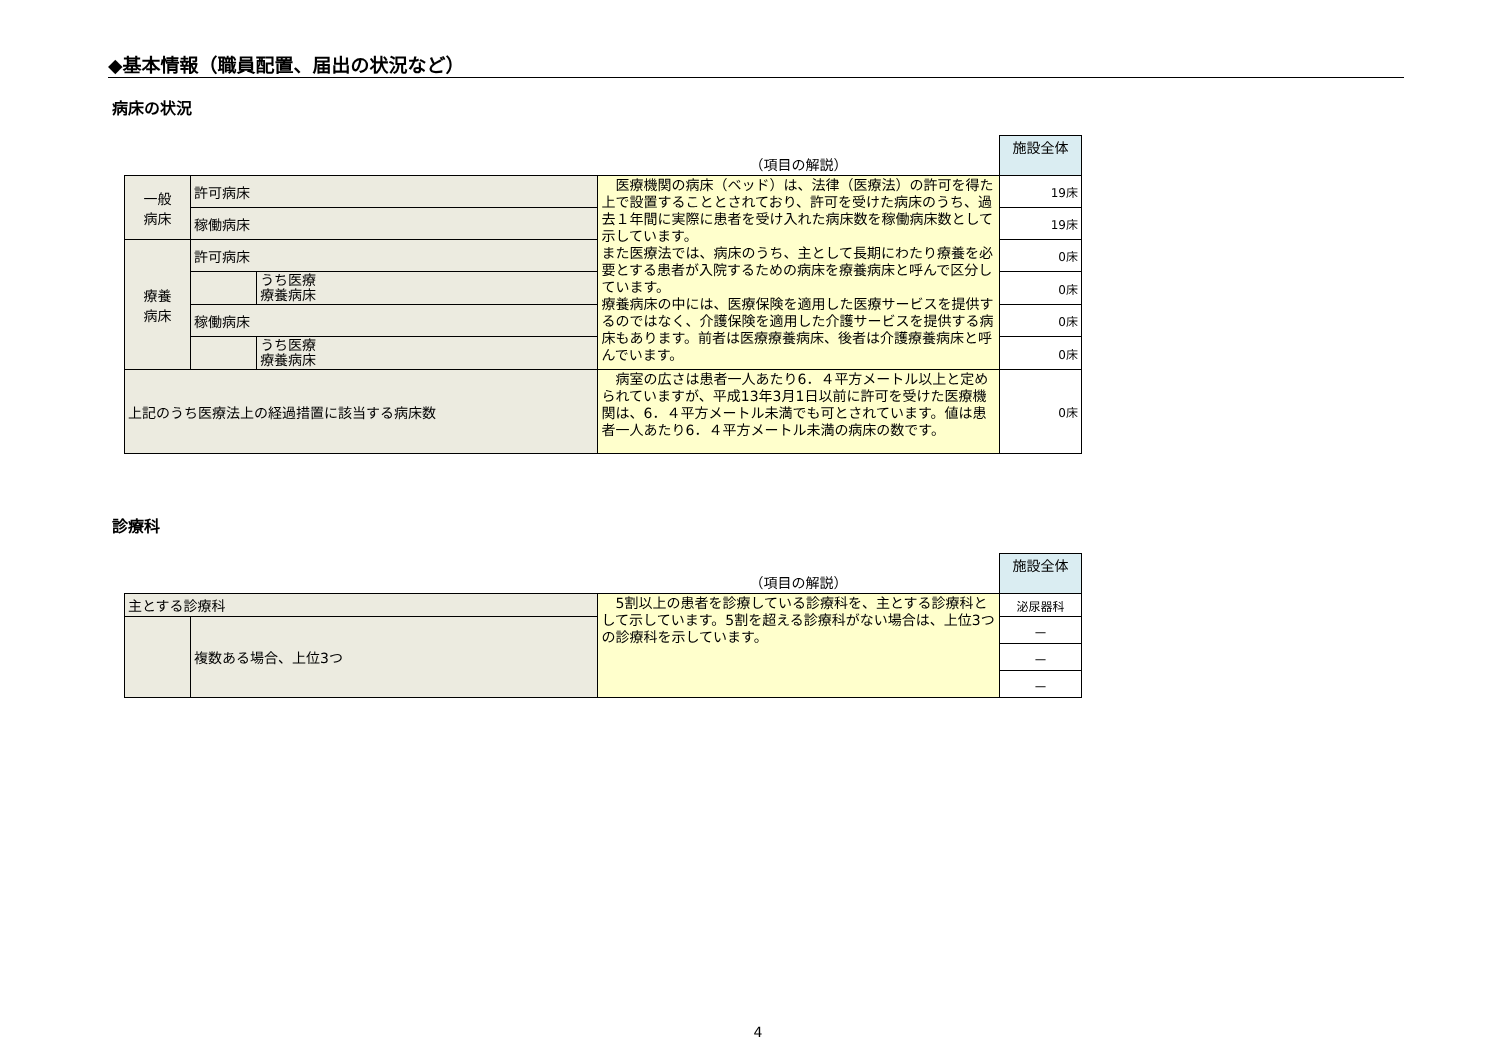◆基本情報（職員配置、届出の状況など）
病床の状況
| | | | （項目の解説） | 施設全体 |
| 一般 病床 | 許可病床 | | 医療機関の病床（ベッド）は、法律（医療法）の許可を得た上で設置することとされており、許可を受けた病床のうち、過去１年間に実際に患者を受け入れた病床数を稼働病床数として示しています。 また医療法では、病床のうち、主として長期にわたり療養を必要とする患者が入院するための病床を療養病床と呼んで区分しています。 療養病床の中には、医療保険を適用した医療サービスを提供するのではなく、介護保険を適用した介護サービスを提供する病床もあります。前者は医療療養病床、後者は介護療養病床と呼んでいます。 | 19床 |
| | 稼働病床 | | | 19床 |
| 療養 病床 | 許可病床 | | | 0床 |
| | | うち医療 療養病床 | | 0床 |
| | 稼働病床 | | | 0床 |
| | | うち医療 療養病床 | | 0床 |
| 上記のうち医療法上の経過措置に該当する病床数 | | | 病室の広さは患者一人あたり6．４平方メートル以上と定められていますが、平成13年3月1日以前に許可を受けた医療機関は、6．４平方メートル未満でも可とされています。値は患者一人あたり6．４平方メートル未満の病床の数です。 | 0床 |
診療科
| | | （項目の解説） | 施設全体 |
| 主とする診療科 | | 5割以上の患者を診療している診療科を、主とする診療科として示しています。5割を超える診療科がない場合は、上位3つの診療科を示しています。 | 泌尿器科 |
| | 複数ある場合、上位3つ | | － |
| | | | － |
| | | | － |
4